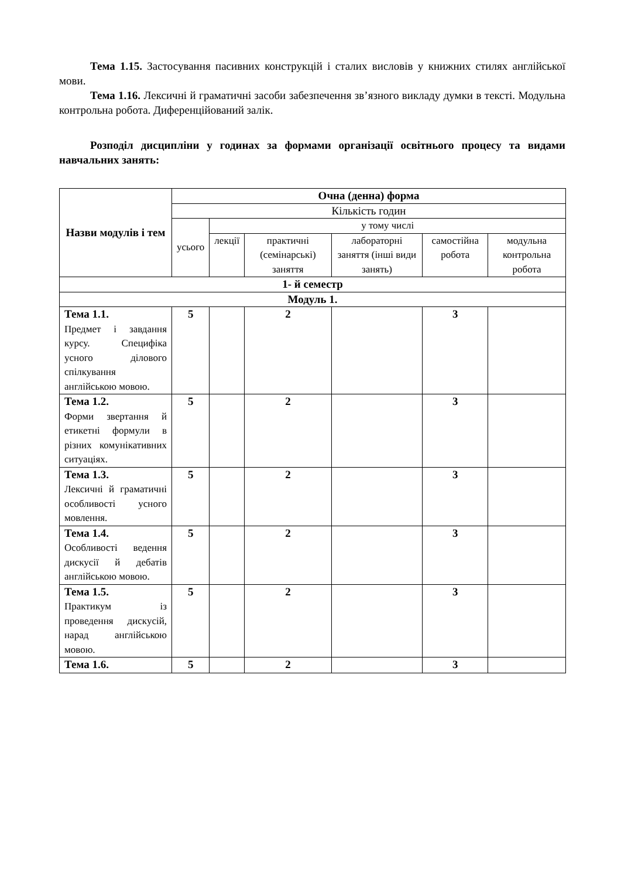Тема 1.15. Застосування пасивних конструкцій і сталих висловів у книжних стилях англійської мови.
Тема 1.16. Лексичні й граматичні засоби забезпечення зв’язного викладу думки в тексті. Модульна контрольна робота. Диференційований залік.
Розподіл дисципліни у годинах за формами організації освітнього процесу та видами навчальних занять:
| Назви модулів і тем | Очна (денна) форма | | | | | |
| --- | --- | --- | --- | --- | --- | --- |
| | Кількість годин | | | | | |
| | усього | у тому числі | | | | |
| | | лекції | практичні (семінарські) заняття | лабораторні заняття (інші види занять) | самостійна робота | модульна контрольна робота |
| 1- й семестр | | | | | | |
| Модуль 1. | | | | | | |
| Тема 1.1. Предмет і завдання курсу. Специфіка усного ділового спілкування англійською мовою. | 5 | | 2 | | 3 | |
| Тема 1.2. Форми звертання й етикетні формули в різних комунікативних ситуаціях. | 5 | | 2 | | 3 | |
| Тема 1.3. Лексичні й граматичні особливості усного мовлення. | 5 | | 2 | | 3 | |
| Тема 1.4. Особливості ведення дискусії й дебатів англійською мовою. | 5 | | 2 | | 3 | |
| Тема 1.5. Практикум із проведення дискусій, нарад англійською мовою. | 5 | | 2 | | 3 | |
| Тема 1.6. | 5 | | 2 | | 3 | |